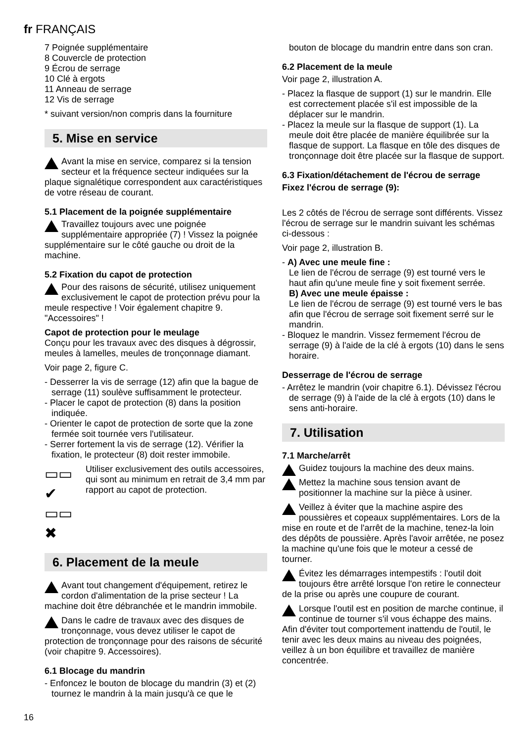fr FRANÇAIS
7 Poignée supplémentaire
8 Couvercle de protection
9 Écrou de serrage
10 Clé à ergots
11 Anneau de serrage
12 Vis de serrage
* suivant version/non compris dans la fourniture
5. Mise en service
Avant la mise en service, comparez si la tension secteur et la fréquence secteur indiquées sur la plaque signalétique correspondent aux caractéristiques de votre réseau de courant.
5.1 Placement de la poignée supplémentaire
Travaillez toujours avec une poignée supplémentaire appropriée (7) ! Vissez la poignée supplémentaire sur le côté gauche ou droit de la machine.
5.2 Fixation du capot de protection
Pour des raisons de sécurité, utilisez uniquement exclusivement le capot de protection prévu pour la meule respective ! Voir également chapitre 9. "Accessoires" !
Capot de protection pour le meulage
Conçu pour les travaux avec des disques à dégrossir, meules à lamelles, meules de tronçonnage diamant.
Voir page 2, figure C.
- Desserrer la vis de serrage (12) afin que la bague de serrage (11) soulève suffisamment le protecteur.
- Placer le capot de protection (8) dans la position indiquée.
- Orienter le capot de protection de sorte que la zone fermée soit tournée vers l'utilisateur.
- Serrer fortement la vis de serrage (12). Vérifier la fixation, le protecteur (8) doit rester immobile.
▭▭ ✔
▭▭ ✖
Utiliser exclusivement des outils accessoires, qui sont au minimum en retrait de 3,4 mm par rapport au capot de protection.
6. Placement de la meule
Avant tout changement d'équipement, retirez le cordon d'alimentation de la prise secteur ! La machine doit être débranchée et le mandrin immobile.
Dans le cadre de travaux avec des disques de tronçonnage, vous devez utiliser le capot de protection de tronçonnage pour des raisons de sécurité (voir chapitre 9. Accessoires).
6.1 Blocage du mandrin
- Enfoncez le bouton de blocage du mandrin (3) et (2) tournez le mandrin à la main jusqu'à ce que le
bouton de blocage du mandrin entre dans son cran.
6.2 Placement de la meule
Voir page 2, illustration A.
- Placez la flasque de support (1) sur le mandrin. Elle est correctement placée s'il est impossible de la déplacer sur le mandrin.
- Placez la meule sur la flasque de support (1). La meule doit être placée de manière équilibrée sur la flasque de support. La flasque en tôle des disques de tronçonnage doit être placée sur la flasque de support.
6.3 Fixation/détachement de l'écrou de serrage
Fixez l'écrou de serrage (9):
Les 2 côtés de l'écrou de serrage sont différents. Vissez l'écrou de serrage sur le mandrin suivant les schémas ci-dessous :
Voir page 2, illustration B.
- A) Avec une meule fine :
Le lien de l'écrou de serrage (9) est tourné vers le haut afin qu'une meule fine y soit fixement serrée.
B) Avec une meule épaisse :
Le lien de l'écrou de serrage (9) est tourné vers le bas afin que l'écrou de serrage soit fixement serré sur le mandrin.
- Bloquez le mandrin. Vissez fermement l'écrou de serrage (9) à l'aide de la clé à ergots (10) dans le sens horaire.
Desserrage de l'écrou de serrage
- Arrêtez le mandrin (voir chapitre 6.1). Dévissez l'écrou de serrage (9) à l'aide de la clé à ergots (10) dans le sens anti-horaire.
7. Utilisation
7.1 Marche/arrêt
Guidez toujours la machine des deux mains.
Mettez la machine sous tension avant de positionner la machine sur la pièce à usiner.
Veillez à éviter que la machine aspire des poussières et copeaux supplémentaires. Lors de la mise en route et de l'arrêt de la machine, tenez-la loin des dépôts de poussière. Après l'avoir arrêtée, ne posez la machine qu'une fois que le moteur a cessé de tourner.
Évitez les démarrages intempestifs : l'outil doit toujours être arrêté lorsque l'on retire le connecteur de la prise ou après une coupure de courant.
Lorsque l'outil est en position de marche continue, il continue de tourner s'il vous échappe des mains. Afin d'éviter tout comportement inattendu de l'outil, le tenir avec les deux mains au niveau des poignées, veillez à un bon équilibre et travaillez de manière concentrée.
16